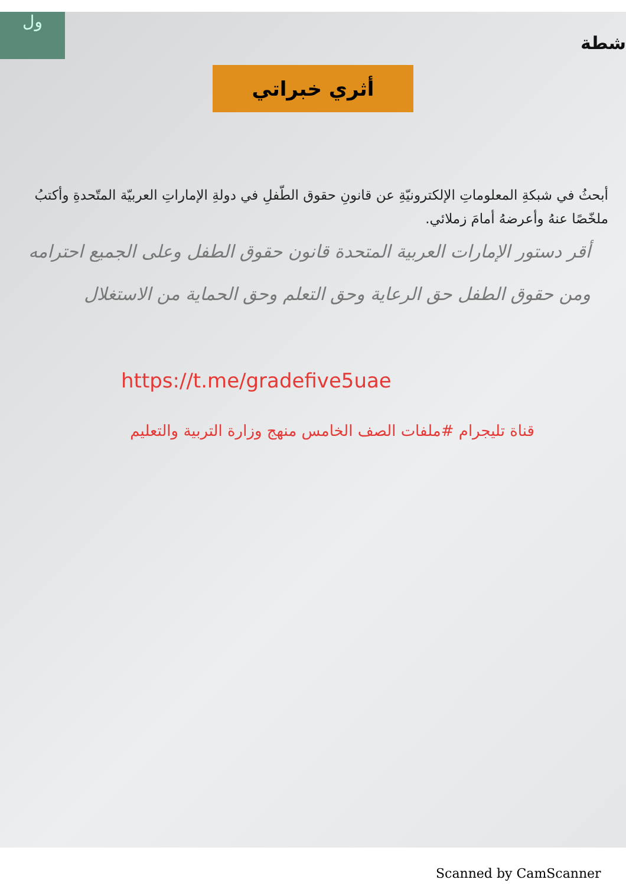ول
شطة
أثري خبراتي
أبحثُ في شبكةِ المعلوماتِ الإلكترونيّةِ عن قانونِ حقوق الطّفلِ في دولةِ الإماراتِ العربيّة المتّحدةِ وأكتبُ ملخّصًا عنهُ وأعرضهُ أمامَ زملائي.
أقر دستور الإمارات العربية المتحدة قانون حقوق الطفل وعلى الجميع احترامه ومن حقوق الطفل حق الرعاية وحق التعلم وحق الحماية من الاستغلال
https://t.me/gradefive5uae
قناة تليجرام #ملفات الصف الخامس منهج وزارة التربية والتعليم
Scanned by CamScanner